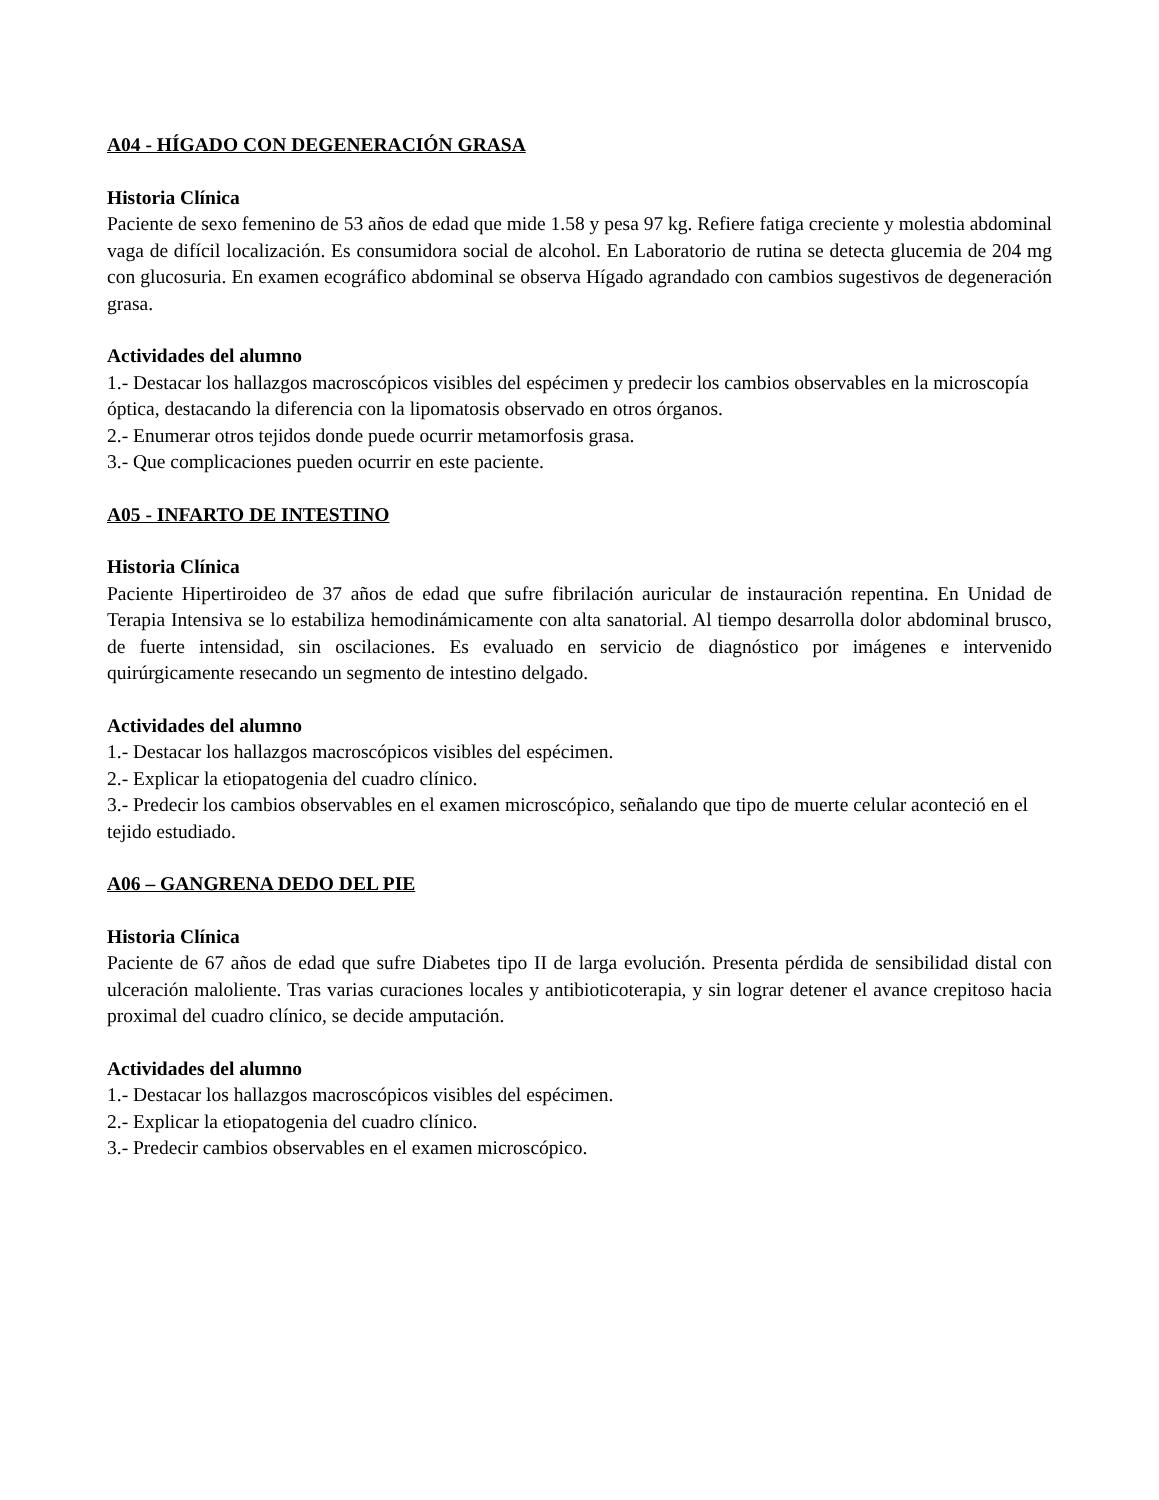A04 - HÍGADO CON DEGENERACIÓN GRASA
Historia Clínica
Paciente de sexo femenino de 53 años de edad que mide 1.58 y pesa 97 kg. Refiere fatiga creciente y molestia abdominal vaga de difícil localización. Es consumidora social de alcohol. En Laboratorio de rutina se detecta glucemia de 204 mg con glucosuria. En examen ecográfico abdominal se observa Hígado agrandado con cambios sugestivos de degeneración grasa.
Actividades del alumno
1.- Destacar los hallazgos macroscópicos visibles del espécimen y predecir los cambios observables en la microscopía óptica, destacando la diferencia con la lipomatosis observado en otros órganos.
2.- Enumerar otros tejidos donde puede ocurrir metamorfosis grasa.
3.- Que complicaciones pueden ocurrir en este paciente.
A05 - INFARTO DE INTESTINO
Historia Clínica
Paciente Hipertiroideo de 37 años de edad que sufre fibrilación auricular de instauración repentina. En Unidad de Terapia Intensiva se lo estabiliza hemodinámicamente con alta sanatorial. Al tiempo desarrolla dolor abdominal brusco, de fuerte intensidad, sin oscilaciones. Es evaluado en servicio de diagnóstico por imágenes e intervenido quirúrgicamente resecando un segmento de intestino delgado.
Actividades del alumno
1.- Destacar los hallazgos macroscópicos visibles del espécimen.
2.- Explicar la etiopatogenia del cuadro clínico.
3.- Predecir los cambios observables en el examen microscópico, señalando que tipo de muerte celular aconteció en el tejido estudiado.
A06 – GANGRENA DEDO DEL PIE
Historia Clínica
Paciente de 67 años de edad que sufre Diabetes tipo II de larga evolución. Presenta pérdida de sensibilidad distal con ulceración maloliente. Tras varias curaciones locales y antibioticoterapia, y sin lograr detener el avance crepitoso hacia proximal del cuadro clínico, se decide amputación.
Actividades del alumno
1.- Destacar los hallazgos macroscópicos visibles del espécimen.
2.- Explicar la etiopatogenia del cuadro clínico.
3.- Predecir cambios observables en el examen microscópico.